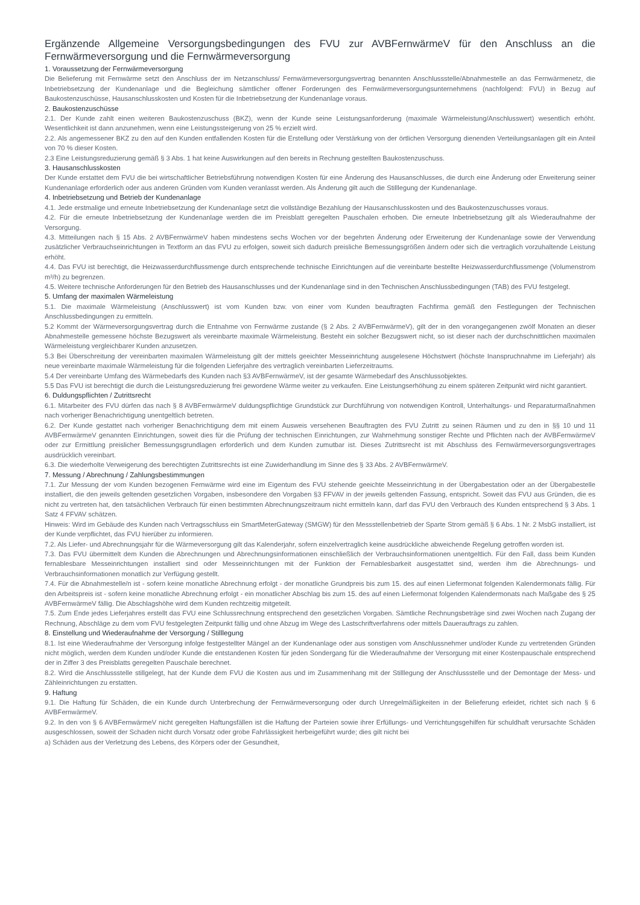Ergänzende Allgemeine Versorgungsbedingungen des FVU zur AVBFernwärmeV für den Anschluss an die Fernwärmeversorgung und die Fernwärmeversorgung
1. Voraussetzung der Fernwärmeversorgung
Die Belieferung mit Fernwärme setzt den Anschluss der im Netzanschluss/ Fernwärmeversorgungsvertrag benannten Anschlussstelle/Abnahmestelle an das Fernwärmenetz, die Inbetriebsetzung der Kundenanlage und die Begleichung sämtlicher offener Forderungen des Fernwärmeversorgungsunternehmens (nachfolgend: FVU) in Bezug auf Baukostenzuschüsse, Hausanschlusskosten und Kosten für die Inbetriebsetzung der Kundenanlage voraus.
2. Baukostenzuschüsse
2.1. Der Kunde zahlt einen weiteren Baukostenzuschuss (BKZ), wenn der Kunde seine Leistungsanforderung (maximale Wärmeleistung/Anschlusswert) wesentlich erhöht. Wesentlichkeit ist dann anzunehmen, wenn eine Leistungssteigerung von 25 % erzielt wird.
2.2. Als angemessener BKZ zu den auf den Kunden entfallenden Kosten für die Erstellung oder Verstärkung von der örtlichen Versorgung dienenden Verteilungsanlagen gilt ein Anteil von 70 % dieser Kosten.
2.3 Eine Leistungsreduzierung gemäß § 3 Abs. 1 hat keine Auswirkungen auf den bereits in Rechnung gestellten Baukostenzuschuss.
3. Hausanschlusskosten
Der Kunde erstattet dem FVU die bei wirtschaftlicher Betriebsführung notwendigen Kosten für eine Änderung des Hausanschlusses, die durch eine Änderung oder Erweiterung seiner Kundenanlage erforderlich oder aus anderen Gründen vom Kunden veranlasst werden. Als Änderung gilt auch die Stilllegung der Kundenanlage.
4. Inbetriebsetzung und Betrieb der Kundenanlage
4.1. Jede erstmalige und erneute Inbetriebsetzung der Kundenanlage setzt die vollständige Bezahlung der Hausanschlusskosten und des Baukostenzuschusses voraus.
4.2. Für die erneute Inbetriebsetzung der Kundenanlage werden die im Preisblatt geregelten Pauschalen erhoben. Die erneute Inbetriebsetzung gilt als Wiederaufnahme der Versorgung.
4.3. Mitteilungen nach § 15 Abs. 2 AVBFernwärmeV haben mindestens sechs Wochen vor der begehrten Änderung oder Erweiterung der Kundenanlage sowie der Verwendung zusätzlicher Verbrauchseinrichtungen in Textform an das FVU zu erfolgen, soweit sich dadurch preisliche Bemessungsgrößen ändern oder sich die vertraglich vorzuhaltende Leistung erhöht.
4.4. Das FVU ist berechtigt, die Heizwasserdurchflussmenge durch entsprechende technische Einrichtungen auf die vereinbarte bestellte Heizwasserdurchflussmenge (Volumenstrom m³/h) zu begrenzen.
4.5. Weitere technische Anforderungen für den Betrieb des Hausanschlusses und der Kundenanlage sind in den Technischen Anschlussbedingungen (TAB) des FVU festgelegt.
5. Umfang der maximalen Wärmeleistung
5.1. Die maximale Wärmeleistung (Anschlusswert) ist vom Kunden bzw. von einer vom Kunden beauftragten Fachfirma gemäß den Festlegungen der Technischen Anschlussbedingungen zu ermitteln.
5.2 Kommt der Wärmeversorgungsvertrag durch die Entnahme von Fernwärme zustande (§ 2 Abs. 2 AVBFernwärmeV), gilt der in den vorangegangenen zwölf Monaten an dieser Abnahmestelle gemessene höchste Bezugswert als vereinbarte maximale Wärmeleistung. Besteht ein solcher Bezugswert nicht, so ist dieser nach der durchschnittlichen maximalen Wärmeleistung vergleichbarer Kunden anzusetzen.
5.3 Bei Überschreitung der vereinbarten maximalen Wärmeleistung gilt der mittels geeichter Messeinrichtung ausgelesene Höchstwert (höchste Inanspruchnahme im Lieferjahr) als neue vereinbarte maximale Wärmeleistung für die folgenden Lieferjahre des vertraglich vereinbarten Lieferzeitraums.
5.4 Der vereinbarte Umfang des Wärmebedarfs des Kunden nach §3 AVBFernwärmeV, ist der gesamte Wärmebedarf des Anschlussobjektes.
5.5 Das FVU ist berechtigt die durch die Leistungsreduzierung frei gewordene Wärme weiter zu verkaufen. Eine Leistungserhöhung zu einem späteren Zeitpunkt wird nicht garantiert.
6. Duldungspflichten / Zutrittsrecht
6.1. Mitarbeiter des FVU dürfen das nach § 8 AVBFernwärmeV duldungspflichtige Grundstück zur Durchführung von notwendigen Kontroll, Unterhaltungs- und Reparaturmaßnahmen nach vorheriger Benachrichtigung unentgeltlich betreten.
6.2. Der Kunde gestattet nach vorheriger Benachrichtigung dem mit einem Ausweis versehenen Beauftragten des FVU Zutritt zu seinen Räumen und zu den in §§ 10 und 11 AVBFernwärmeV genannten Einrichtungen, soweit dies für die Prüfung der technischen Einrichtungen, zur Wahrnehmung sonstiger Rechte und Pflichten nach der AVBFernwärmeV oder zur Ermittlung preislicher Bemessungsgrundlagen erforderlich und dem Kunden zumutbar ist. Dieses Zutrittsrecht ist mit Abschluss des Fernwärmeversorgungsvertrages ausdrücklich vereinbart.
6.3. Die wiederholte Verweigerung des berechtigten Zutrittsrechts ist eine Zuwiderhandlung im Sinne des § 33 Abs. 2 AVBFernwärmeV.
7. Messung / Abrechnung / Zahlungsbestimmungen
7.1. Zur Messung der vom Kunden bezogenen Fernwärme wird eine im Eigentum des FVU stehende geeichte Messeinrichtung in der Übergabestation oder an der Übergabestelle installiert, die den jeweils geltenden gesetzlichen Vorgaben, insbesondere den Vorgaben §3 FFVAV in der jeweils geltenden Fassung, entspricht. Soweit das FVU aus Gründen, die es nicht zu vertreten hat, den tatsächlichen Verbrauch für einen bestimmten Abrechnungszeitraum nicht ermitteln kann, darf das FVU den Verbrauch des Kunden entsprechend § 3 Abs. 1 Satz 4 FFVAV schätzen.
Hinweis: Wird im Gebäude des Kunden nach Vertragsschluss ein SmartMeterGateway (SMGW) für den Messstellenbetrieb der Sparte Strom gemäß § 6 Abs. 1 Nr. 2 MsbG installiert, ist der Kunde verpflichtet, das FVU hierüber zu informieren.
7.2. Als Liefer- und Abrechnungsjahr für die Wärmeversorgung gilt das Kalenderjahr, sofern einzelvertraglich keine ausdrückliche abweichende Regelung getroffen worden ist.
7.3. Das FVU übermittelt dem Kunden die Abrechnungen und Abrechnungsinformationen einschließlich der Verbrauchsinformationen unentgeltlich. Für den Fall, dass beim Kunden fernablesbare Messeinrichtungen installiert sind oder Messeinrichtungen mit der Funktion der Fernablesbarkeit ausgestattet sind, werden ihm die Abrechnungs- und Verbrauchsinformationen monatlich zur Verfügung gestellt.
7.4. Für die Abnahmestelle/n ist - sofern keine monatliche Abrechnung erfolgt - der monatliche Grundpreis bis zum 15. des auf einen Liefermonat folgenden Kalendermonats fällig. Für den Arbeitspreis ist - sofern keine monatliche Abrechnung erfolgt - ein monatlicher Abschlag bis zum 15. des auf einen Liefermonat folgenden Kalendermonats nach Maßgabe des § 25 AVBFernwärmeV fällig. Die Abschlagshöhe wird dem Kunden rechtzeitig mitgeteilt.
7.5. Zum Ende jedes Lieferjahres erstellt das FVU eine Schlussrechnung entsprechend den gesetzlichen Vorgaben. Sämtliche Rechnungsbeträge sind zwei Wochen nach Zugang der Rechnung, Abschläge zu dem vom FVU festgelegten Zeitpunkt fällig und ohne Abzug im Wege des Lastschriftverfahrens oder mittels Dauerauftrags zu zahlen.
8. Einstellung und Wiederaufnahme der Versorgung / Stilllegung
8.1. Ist eine Wiederaufnahme der Versorgung infolge festgestellter Mängel an der Kundenanlage oder aus sonstigen vom Anschlussnehmer und/oder Kunde zu vertretenden Gründen nicht möglich, werden dem Kunden und/oder Kunde die entstandenen Kosten für jeden Sondergang für die Wiederaufnahme der Versorgung mit einer Kostenpauschale entsprechend der in Ziffer 3 des Preisblatts geregelten Pauschale berechnet.
8.2. Wird die Anschlussstelle stillgelegt, hat der Kunde dem FVU die Kosten aus und im Zusammenhang mit der Stilllegung der Anschlussstelle und der Demontage der Mess- und Zähleinrichtungen zu erstatten.
9. Haftung
9.1. Die Haftung für Schäden, die ein Kunde durch Unterbrechung der Fernwärmeversorgung oder durch Unregelmäßigkeiten in der Belieferung erleidet, richtet sich nach § 6 AVBFernwärmeV.
9.2. In den von § 6 AVBFernwärmeV nicht geregelten Haftungsfällen ist die Haftung der Parteien sowie ihrer Erfüllungs- und Verrichtungsgehilfen für schuldhaft verursachte Schäden ausgeschlossen, soweit der Schaden nicht durch Vorsatz oder grobe Fahrlässigkeit herbeigeführt wurde; dies gilt nicht bei
a) Schäden aus der Verletzung des Lebens, des Körpers oder der Gesundheit,